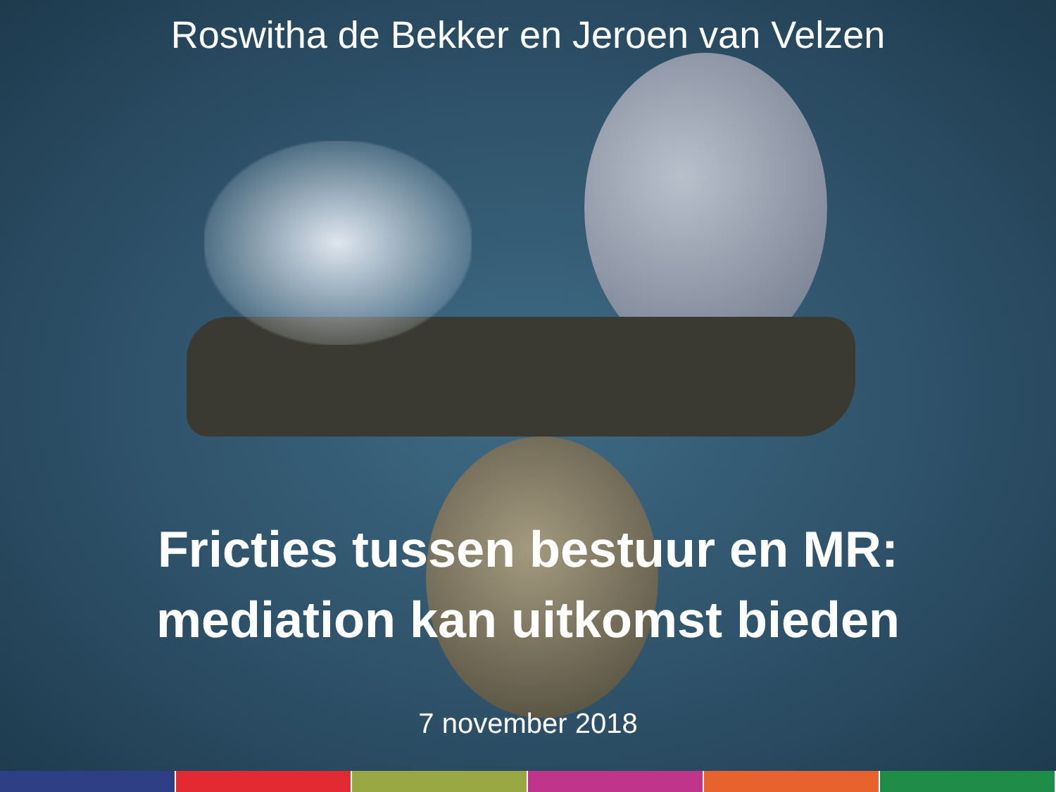Roswitha de Bekker en Jeroen van Velzen
Fricties tussen bestuur en MR:
mediation kan uitkomst bieden
7 november 2018